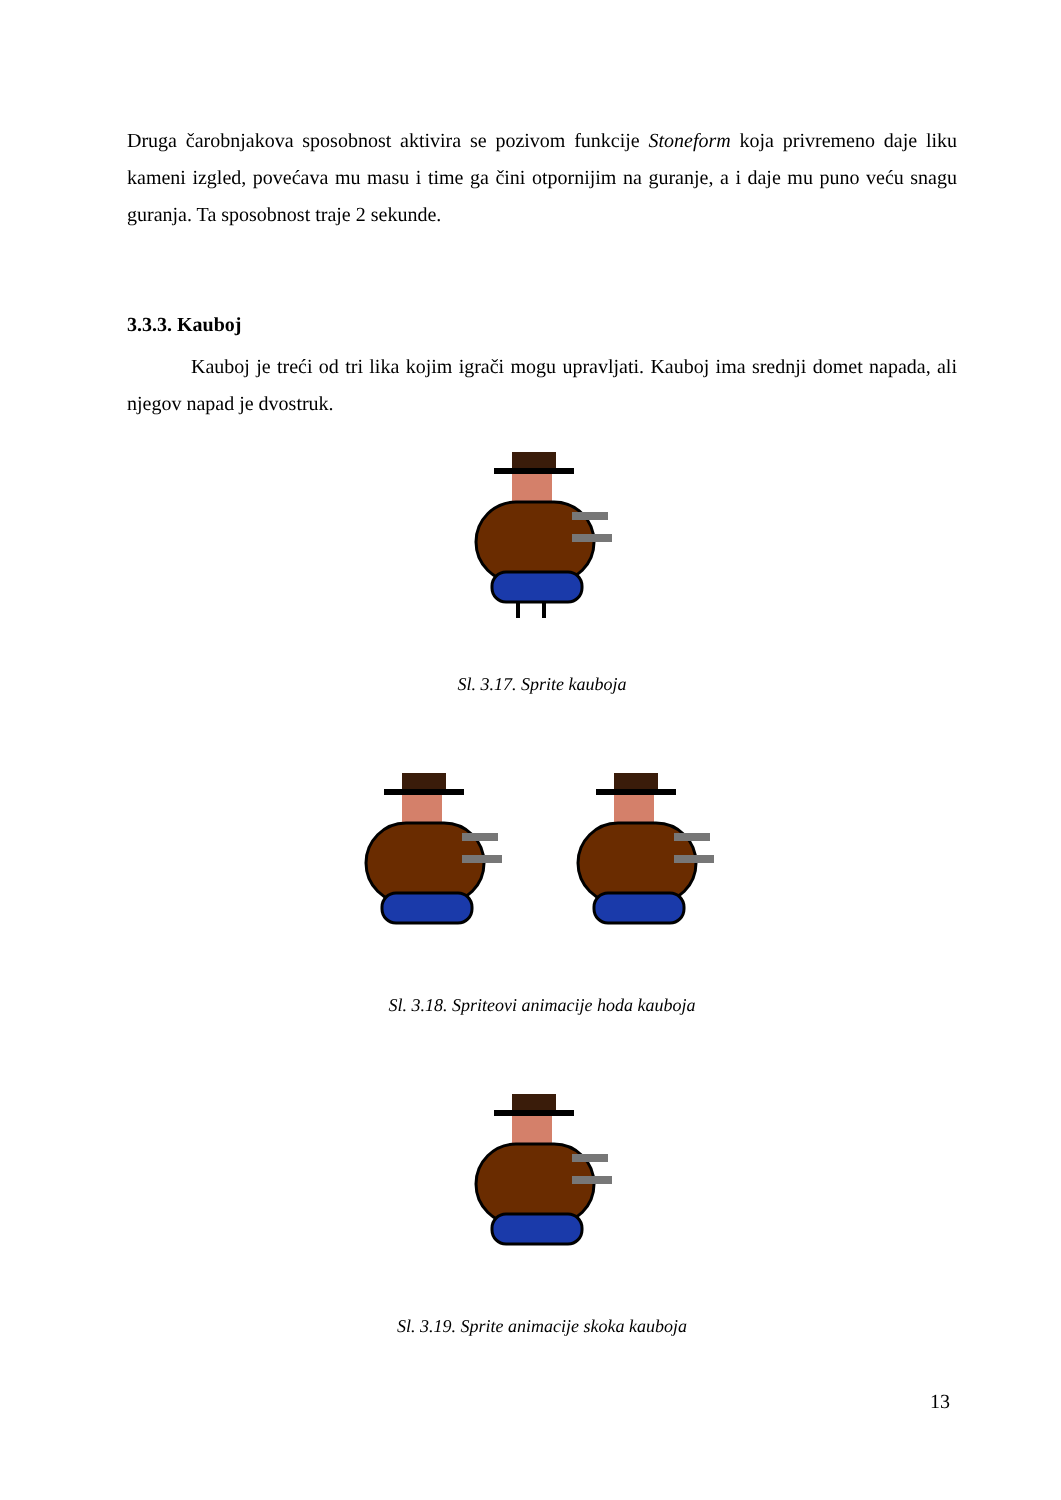Druga čarobnjakova sposobnost aktivira se pozivom funkcije Stoneform koja privremeno daje liku kameni izgled, povećava mu masu i time ga čini otpornijim na guranje, a i daje mu puno veću snagu guranja. Ta sposobnost traje 2 sekunde.
3.3.3. Kauboj
Kauboj je treći od tri lika kojim igrači mogu upravljati. Kauboj ima srednji domet napada, ali njegov napad je dvostruk.
Sl. 3.17. Sprite kauboja
Sl. 3.18. Spriteovi animacije hoda kauboja
Sl. 3.19. Sprite animacije skoka kauboja
13